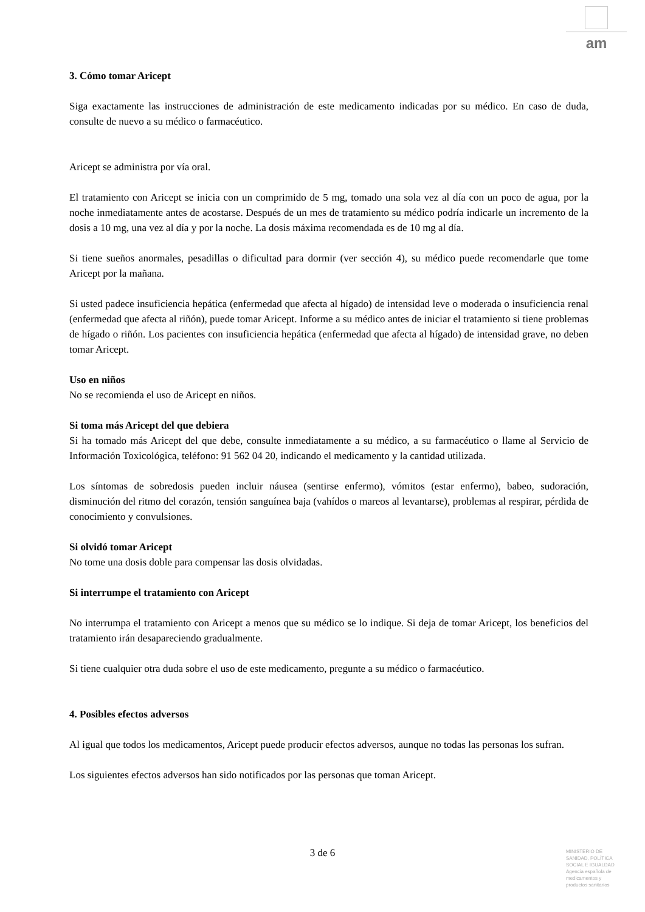am
3. Cómo tomar Aricept
Siga exactamente las instrucciones de administración de este medicamento indicadas por su médico. En caso de duda, consulte de nuevo a su médico o farmacéutico.
Aricept se administra por vía oral.
El tratamiento con Aricept se inicia con un comprimido de 5 mg, tomado una sola vez al día con un poco de agua, por la noche inmediatamente antes de acostarse. Después de un mes de tratamiento su médico podría indicarle un incremento de la dosis a 10 mg, una vez al día y por la noche. La dosis máxima recomendada es de 10 mg al día.
Si tiene sueños anormales, pesadillas o dificultad para dormir (ver sección 4), su médico puede recomendarle que tome Aricept por la mañana.
Si usted padece insuficiencia hepática (enfermedad que afecta al hígado) de intensidad leve o moderada o insuficiencia renal (enfermedad que afecta al riñón), puede tomar Aricept. Informe a su médico antes de iniciar el tratamiento si tiene problemas de hígado o riñón. Los pacientes con insuficiencia hepática (enfermedad que afecta al hígado) de intensidad grave, no deben tomar Aricept.
Uso en niños
No se recomienda el uso de Aricept en niños.
Si toma más Aricept del que debiera
Si ha tomado más Aricept del que debe, consulte inmediatamente a su médico, a su farmacéutico o llame al Servicio de Información Toxicológica, teléfono: 91 562 04 20, indicando el medicamento y la cantidad utilizada.
Los síntomas de sobredosis pueden incluir náusea (sentirse enfermo), vómitos (estar enfermo), babeo, sudoración, disminución del ritmo del corazón, tensión sanguínea baja (vahídos o mareos al levantarse), problemas al respirar, pérdida de conocimiento y convulsiones.
Si olvidó tomar Aricept
No tome una dosis doble para compensar las dosis olvidadas.
Si interrumpe el tratamiento con Aricept
No interrumpa el tratamiento con Aricept a menos que su médico se lo indique. Si deja de tomar Aricept, los beneficios del tratamiento irán desapareciendo gradualmente.
Si tiene cualquier otra duda sobre el uso de este medicamento, pregunte a su médico o farmacéutico.
4. Posibles efectos adversos
Al igual que todos los medicamentos, Aricept puede producir efectos adversos, aunque no todas las personas los sufran.
Los siguientes efectos adversos han sido notificados por las personas que toman Aricept.
3 de 6
MINISTERIO DE SANIDAD, POLÍTICA SOCIAL E IGUALDAD
Agencia española de medicamentos y productos sanitarios